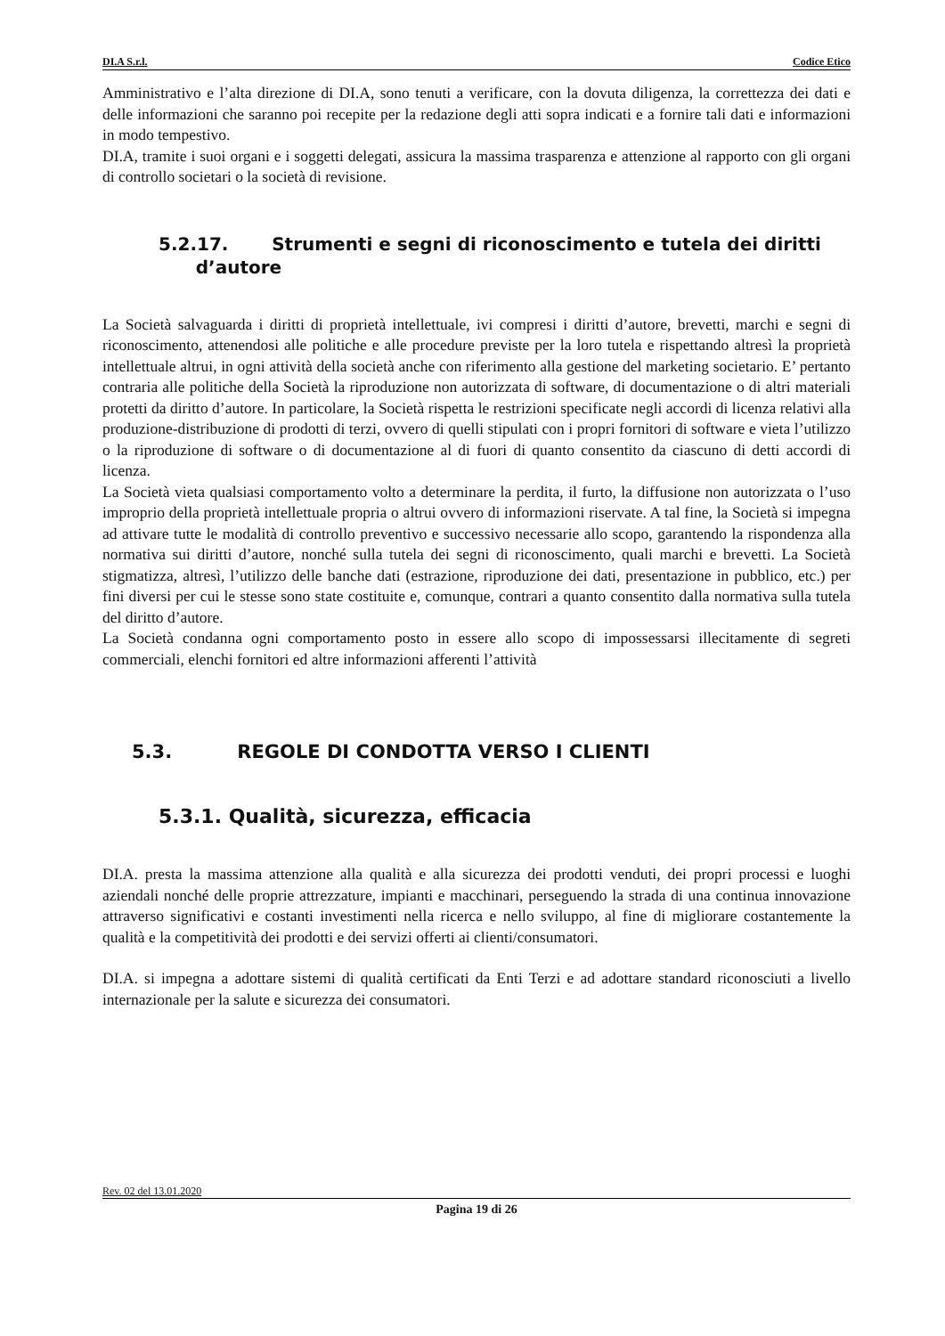DI.A S.r.l. Codice Etico
Amministrativo e l’alta direzione di DI.A, sono tenuti a verificare, con la dovuta diligenza, la correttezza dei dati e delle informazioni che saranno poi recepite per la redazione degli atti sopra indicati e a fornire tali dati e informazioni in modo tempestivo.
DI.A, tramite i suoi organi e i soggetti delegati, assicura la massima trasparenza e attenzione al rapporto con gli organi di controllo societari o la società di revisione.
5.2.17. Strumenti e segni di riconoscimento e tutela dei diritti
d’autore
La Società salvaguarda i diritti di proprietà intellettuale, ivi compresi i diritti d’autore, brevetti, marchi e segni di riconoscimento, attenendosi alle politiche e alle procedure previste per la loro tutela e rispettando altresì la proprietà intellettuale altrui, in ogni attività della società anche con riferimento alla gestione del marketing societario. E’ pertanto contraria alle politiche della Società la riproduzione non autorizzata di software, di documentazione o di altri materiali protetti da diritto d’autore. In particolare, la Società rispetta le restrizioni specificate negli accordi di licenza relativi alla produzione-distribuzione di prodotti di terzi, ovvero di quelli stipulati con i propri fornitori di software e vieta l’utilizzo o la riproduzione di software o di documentazione al di fuori di quanto consentito da ciascuno di detti accordi di licenza.
La Società vieta qualsiasi comportamento volto a determinare la perdita, il furto, la diffusione non autorizzata o l’uso improprio della proprietà intellettuale propria o altrui ovvero di informazioni riservate. A tal fine, la Società si impegna ad attivare tutte le modalità di controllo preventivo e successivo necessarie allo scopo, garantendo la rispondenza alla normativa sui diritti d’autore, nonché sulla tutela dei segni di riconoscimento, quali marchi e brevetti. La Società stigmatizza, altresì, l’utilizzo delle banche dati (estrazione, riproduzione dei dati, presentazione in pubblico, etc.) per fini diversi per cui le stesse sono state costituite e, comunque, contrari a quanto consentito dalla normativa sulla tutela del diritto d’autore.
La Società condanna ogni comportamento posto in essere allo scopo di impossessarsi illecitamente di segreti commerciali, elenchi fornitori ed altre informazioni afferenti l’attività
5.3. REGOLE DI CONDOTTA VERSO I CLIENTI
5.3.1. Qualità, sicurezza, efficacia
DI.A. presta la massima attenzione alla qualità e alla sicurezza dei prodotti venduti, dei propri processi e luoghi aziendali nonché delle proprie attrezzature, impianti e macchinari, perseguendo la strada di una continua innovazione attraverso significativi e costanti investimenti nella ricerca e nello sviluppo, al fine di migliorare costantemente la qualità e la competitività dei prodotti e dei servizi offerti ai clienti/consumatori.
DI.A. si impegna a adottare sistemi di qualità certificati da Enti Terzi e ad adottare standard riconosciuti a livello internazionale per la salute e sicurezza dei consumatori.
Rev. 02 del 13.01.2020
Pagina 19 di 26